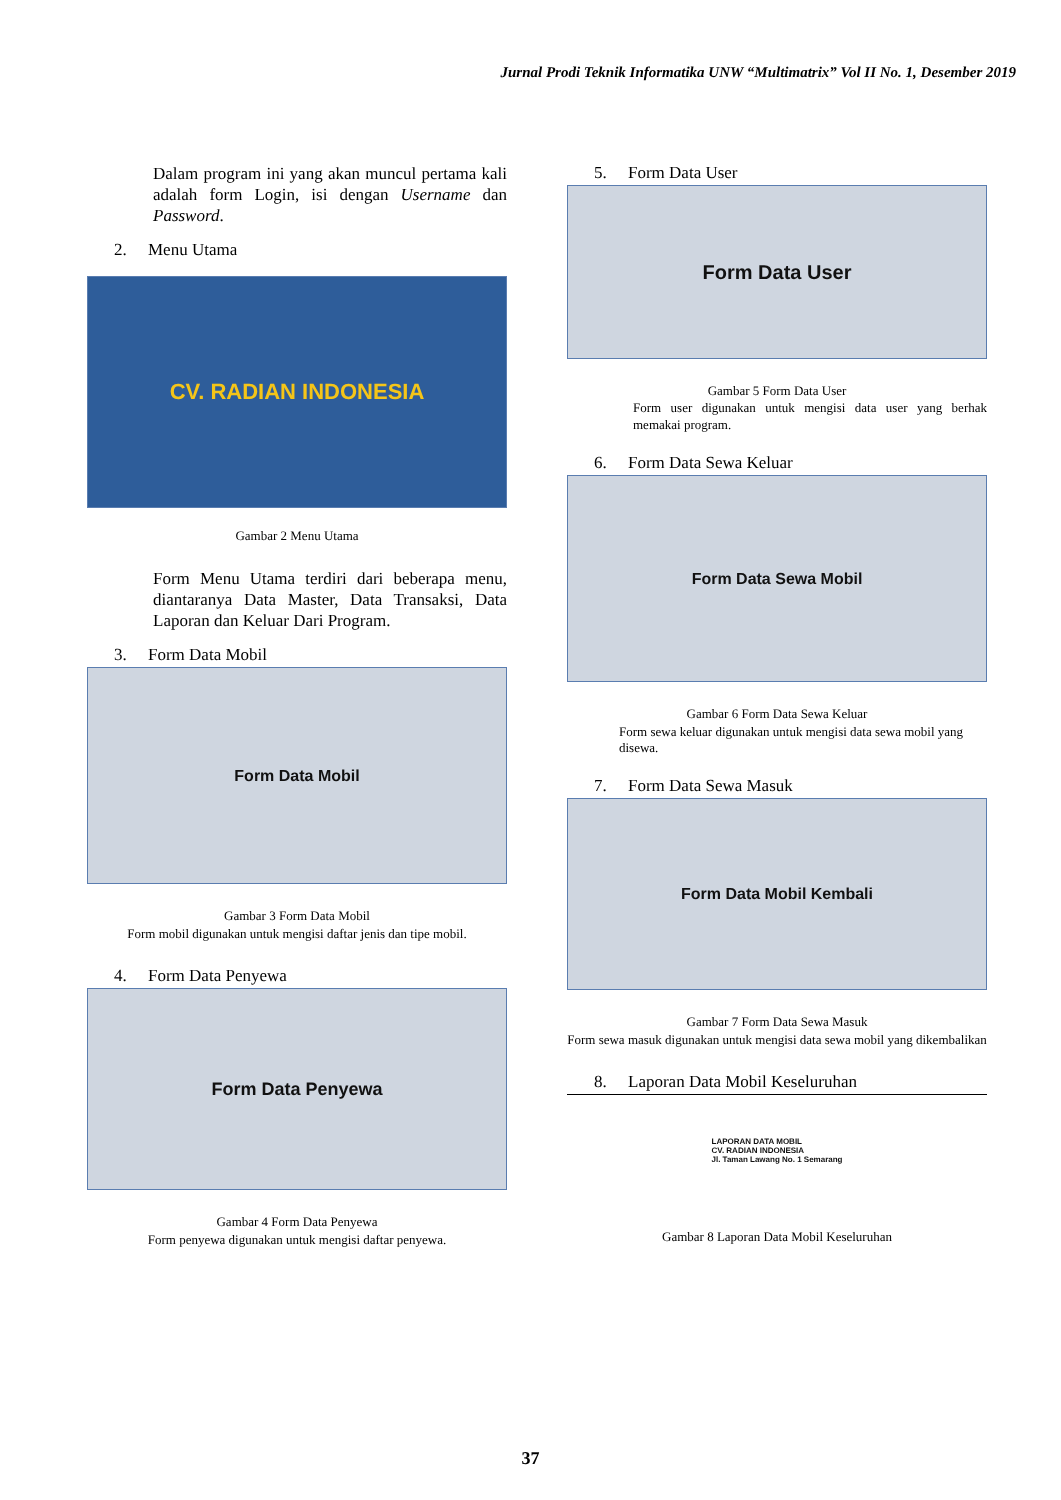Jurnal Prodi Teknik Informatika UNW “Multimatrix” Vol II No. 1, Desember 2019
Dalam program ini yang akan muncul pertama kali adalah form Login, isi dengan Username dan Password.
2. Menu Utama
CV. RADIAN INDONESIA
Gambar 2 Menu Utama
Form Menu Utama terdiri dari beberapa menu, diantaranya Data Master, Data Transaksi, Data Laporan dan Keluar Dari Program.
3. Form Data Mobil
Form Data Mobil
Gambar 3 Form Data Mobil
Form mobil digunakan untuk mengisi daftar jenis dan tipe mobil.
4. Form Data Penyewa
Form Data Penyewa
Gambar 4 Form Data Penyewa
Form penyewa digunakan untuk mengisi daftar penyewa.
5. Form Data User
Form Data User
Gambar 5 Form Data User
Form user digunakan untuk mengisi data user yang berhak memakai program.
6. Form Data Sewa Keluar
Form Data Sewa Mobil
Gambar 6 Form Data Sewa Keluar
Form sewa keluar digunakan untuk mengisi data sewa mobil yang disewa.
7. Form Data Sewa Masuk
Form Data Mobil Kembali
Gambar 7 Form Data Sewa Masuk
Form sewa masuk digunakan untuk mengisi data sewa mobil yang dikembalikan
8. Laporan Data Mobil Keseluruhan
LAPORAN DATA MOBIL
CV. RADIAN INDONESIA
Jl. Taman Lawang No. 1 Semarang
Gambar 8 Laporan Data Mobil Keseluruhan
37